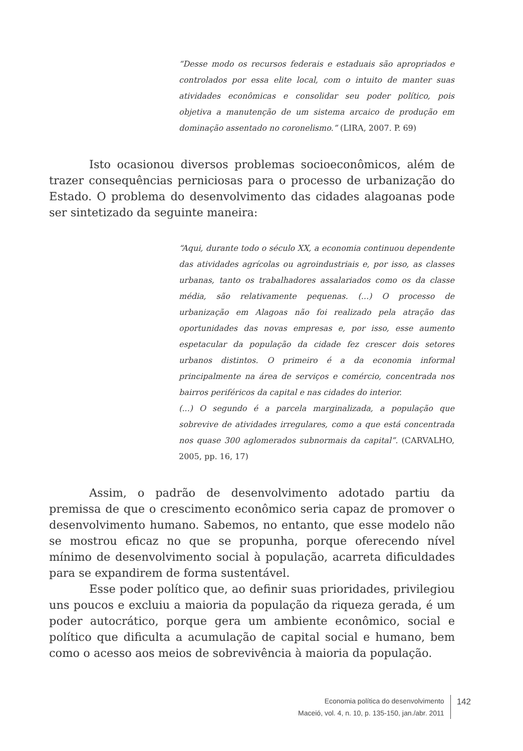“Desse modo os recursos federais e estaduais são apropriados e controlados por essa elite local, com o intuito de manter suas atividades econômicas e consolidar seu poder político, pois objetiva a manutenção de um sistema arcaico de produção em dominação assentado no coronelismo.” (LIRA, 2007. P. 69)
Isto ocasionou diversos problemas socioeconômicos, além de trazer consequências perniciosas para o processo de urbanização do Estado. O problema do desenvolvimento das cidades alagoanas pode ser sintetizado da seguinte maneira:
“Aqui, durante todo o século XX, a economia continuou dependente das atividades agrícolas ou agroindustriais e, por isso, as classes urbanas, tanto os trabalhadores assalariados como os da classe média, são relativamente pequenas. (...) O processo de urbanização em Alagoas não foi realizado pela atração das oportunidades das novas empresas e, por isso, esse aumento espetacular da população da cidade fez crescer dois setores urbanos distintos. O primeiro é a da economia informal principalmente na área de serviços e comércio, concentrada nos bairros periféricos da capital e nas cidades do interior.
(...) O segundo é a parcela marginalizada, a população que sobrevive de atividades irregulares, como a que está concentrada nos quase 300 aglomerados subnormais da capital”. (CARVALHO, 2005, pp. 16, 17)
Assim, o padrão de desenvolvimento adotado partiu da premissa de que o crescimento econômico seria capaz de promover o desenvolvimento humano. Sabemos, no entanto, que esse modelo não se mostrou eficaz no que se propunha, porque oferecendo nível mínimo de desenvolvimento social à população, acarreta dificuldades para se expandirem de forma sustentável.
Esse poder político que, ao definir suas prioridades, privilegiou uns poucos e excluiu a maioria da população da riqueza gerada, é um poder autocrático, porque gera um ambiente econômico, social e político que dificulta a acumulação de capital social e humano, bem como o acesso aos meios de sobrevivência à maioria da população.
Economia política do desenvolvimento
Maceió, vol. 4, n. 10, p. 135-150, jan./abr. 2011
142